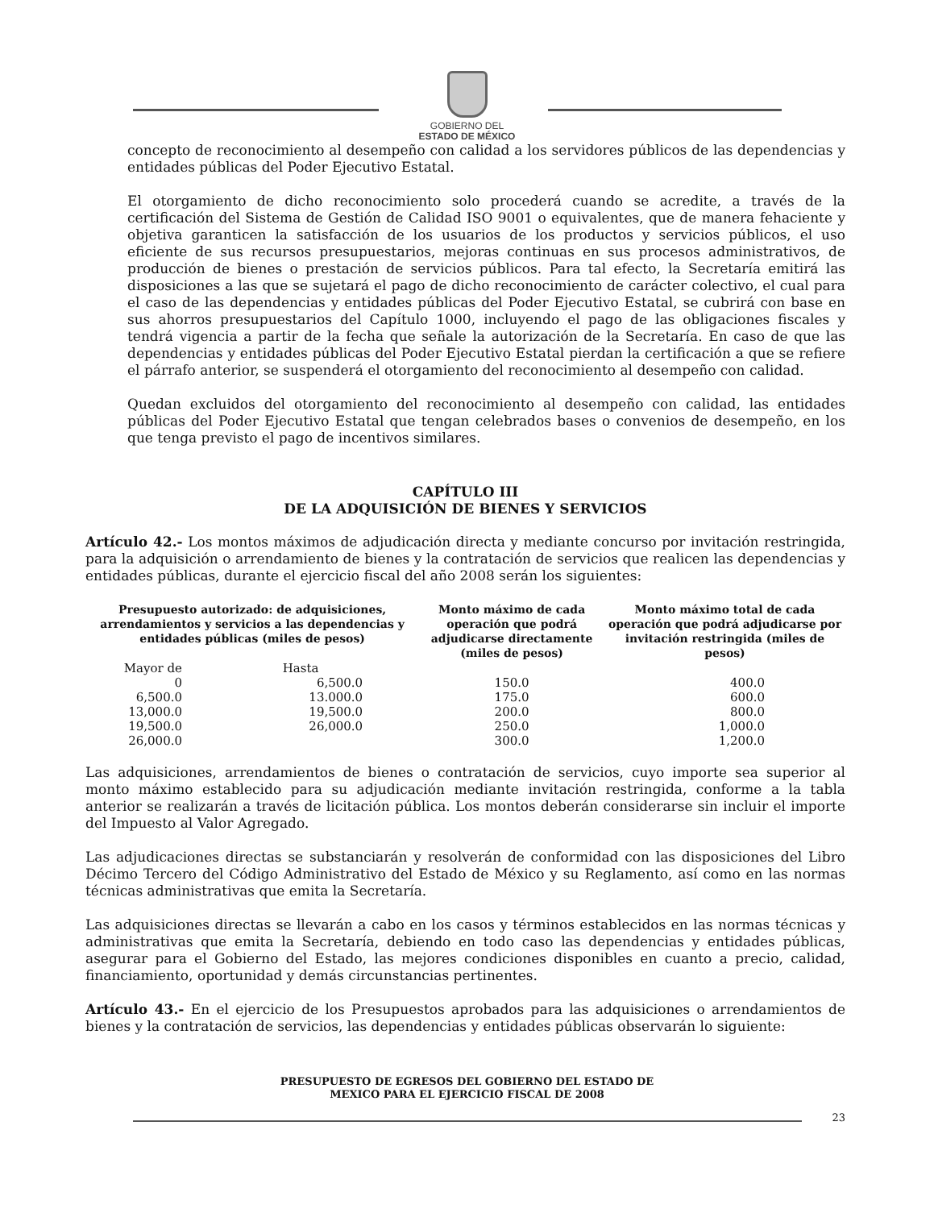GOBIERNO DEL
ESTADO DE MÉXICO
concepto de reconocimiento al desempeño con calidad a los servidores públicos de las dependencias y entidades públicas del Poder Ejecutivo Estatal.
El otorgamiento de dicho reconocimiento solo procederá cuando se acredite, a través de la certificación del Sistema de Gestión de Calidad ISO 9001 o equivalentes, que de manera fehaciente y objetiva garanticen la satisfacción de los usuarios de los productos y servicios públicos, el uso eficiente de sus recursos presupuestarios, mejoras continuas en sus procesos administrativos, de producción de bienes o prestación de servicios públicos. Para tal efecto, la Secretaría emitirá las disposiciones a las que se sujetará el pago de dicho reconocimiento de carácter colectivo, el cual para el caso de las dependencias y entidades públicas del Poder Ejecutivo Estatal, se cubrirá con base en sus ahorros presupuestarios del Capítulo 1000, incluyendo el pago de las obligaciones fiscales y tendrá vigencia a partir de la fecha que señale la autorización de la Secretaría. En caso de que las dependencias y entidades públicas del Poder Ejecutivo Estatal pierdan la certificación a que se refiere el párrafo anterior, se suspenderá el otorgamiento del reconocimiento al desempeño con calidad.
Quedan excluidos del otorgamiento del reconocimiento al desempeño con calidad, las entidades públicas del Poder Ejecutivo Estatal que tengan celebrados bases o convenios de desempeño, en los que tenga previsto el pago de incentivos similares.
CAPÍTULO III
DE LA ADQUISICIÓN DE BIENES Y SERVICIOS
Artículo 42.- Los montos máximos de adjudicación directa y mediante concurso por invitación restringida, para la adquisición o arrendamiento de bienes y la contratación de servicios que realicen las dependencias y entidades públicas, durante el ejercicio fiscal del año 2008 serán los siguientes:
| Presupuesto autorizado: de adquisiciones, arrendamientos y servicios a las dependencias y entidades públicas (miles de pesos) | | Monto máximo de cada operación que podrá adjudicarse directamente (miles de pesos) | Monto máximo total de cada operación que podrá adjudicarse por invitación restringida (miles de pesos) |
| --- | --- | --- | --- |
| Mayor de | Hasta | | |
| 0 | 6,500.0 | 150.0 | 400.0 |
| 6,500.0 | 13.000.0 | 175.0 | 600.0 |
| 13,000.0 | 19,500.0 | 200.0 | 800.0 |
| 19,500.0 | 26,000.0 | 250.0 | 1,000.0 |
| 26,000.0 | | 300.0 | 1,200.0 |
Las adquisiciones, arrendamientos de bienes o contratación de servicios, cuyo importe sea superior al monto máximo establecido para su adjudicación mediante invitación restringida, conforme a la tabla anterior se realizarán a través de licitación pública. Los montos deberán considerarse sin incluir el importe del Impuesto al Valor Agregado.
Las adjudicaciones directas se substanciarán y resolverán de conformidad con las disposiciones del Libro Décimo Tercero del Código Administrativo del Estado de México y su Reglamento, así como en las normas técnicas administrativas que emita la Secretaría.
Las adquisiciones directas se llevarán a cabo en los casos y términos establecidos en las normas técnicas y administrativas que emita la Secretaría, debiendo en todo caso las dependencias y entidades públicas, asegurar para el Gobierno del Estado, las mejores condiciones disponibles en cuanto a precio, calidad, financiamiento, oportunidad y demás circunstancias pertinentes.
Artículo 43.- En el ejercicio de los Presupuestos aprobados para las adquisiciones o arrendamientos de bienes y la contratación de servicios, las dependencias y entidades públicas observarán lo siguiente:
PRESUPUESTO DE EGRESOS DEL GOBIERNO DEL ESTADO DE
MEXICO PARA EL EJERCICIO FISCAL DE 2008
23